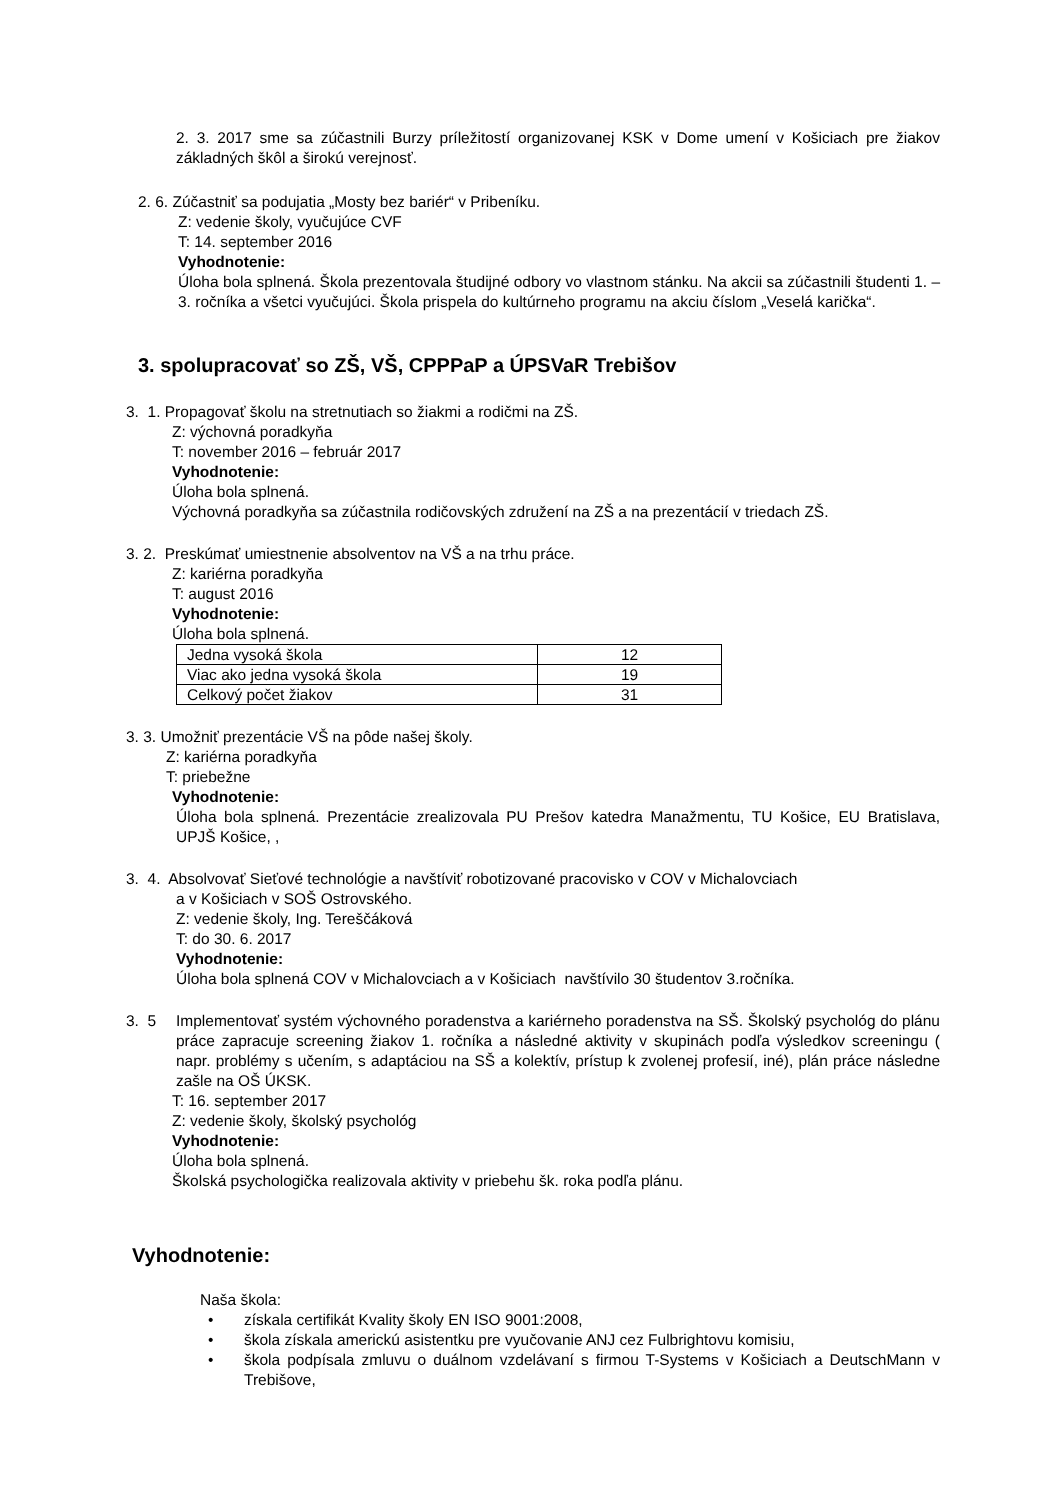2. 3. 2017 sme sa zúčastnili Burzy príležitostí organizovanej KSK v Dome umení v Košiciach pre žiakov základných škôl a širokú verejnosť.
2. 6. Zúčastniť sa podujatia „Mosty bez bariér“ v Pribeníku.
Z: vedenie školy, vyučujúce CVF
T: 14. september 2016
Vyhodnotenie:
Úloha bola splnená. Škola prezentovala študijné odbory vo vlastnom stánku. Na akcii sa zúčastnili študenti 1. – 3. ročníka a všetci vyučujúci. Škola prispela do kultúrneho programu na akciu číslom „Veselá karička“.
3. spolupracovať so ZŠ, VŠ, CPPPaP a ÚPSVaR Trebišov
3. 1. Propagovať školu na stretnutiach so žiakmi a rodičmi na ZŠ.
Z: výchovná poradkyňa
T: november 2016 – február 2017
Vyhodnotenie:
Úloha bola splnená.
Výchovná poradkyňa sa zúčastnila rodičovských združení na ZŠ a na prezentácií v triedach ZŠ.
3. 2. Preskúmať umiestnenie absolventov na VŠ a na trhu práce.
Z: kariérna poradkyňa
T: august 2016
Vyhodnotenie:
Úloha bola splnená.
| Jedna vysoká škola | 12 |
| Viac ako jedna vysoká škola | 19 |
| Celkový počet žiakov | 31 |
3. 3. Umožniť prezentácie VŠ na pôde našej školy.
Z: kariérna poradkyňa
T: priebežne
Vyhodnotenie:
Úloha bola splnená. Prezentácie zrealizovala PU Prešov katedra Manažmentu, TU Košice, EU Bratislava, UPJŠ Košice, ,
3. 4. Absolvovať Sieťové technológie a navštíviť robotizované pracovisko v COV v Michalovciach
a v Košiciach v SOŠ Ostrovského.
Z: vedenie školy, Ing. Tereščáková
T: do 30. 6. 2017
Vyhodnotenie:
Úloha bola splnená COV v Michalovciach a v Košiciach navštívilo 30 študentov 3.ročníka.
3. 5 Implementovať systém výchovného poradenstva a kariérneho poradenstva na SŠ. Školský psychológ do plánu práce zapracuje screening žiakov 1. ročníka a následné aktivity v skupinách podľa výsledkov screeningu ( napr. problémy s učením, s adaptáciou na SŠ a kolektív, prístup k zvolenej profesií, iné), plán práce následne zašle na OŠ ÚKSK.
T: 16. september 2017
Z: vedenie školy, školský psychológ
Vyhodnotenie:
Úloha bola splnená.
Školská psychologička realizovala aktivity v priebehu šk. roka podľa plánu.
Vyhodnotenie:
Naša škola:
• získala certifikát Kvality školy EN ISO 9001:2008,
• škola získala americkú asistentku pre vyučovanie ANJ cez Fulbrightovu komisiu,
• škola podpísala zmluvu o duálnom vzdelávaní s firmou T-Systems v Košiciach a DeutschMann v Trebišove,